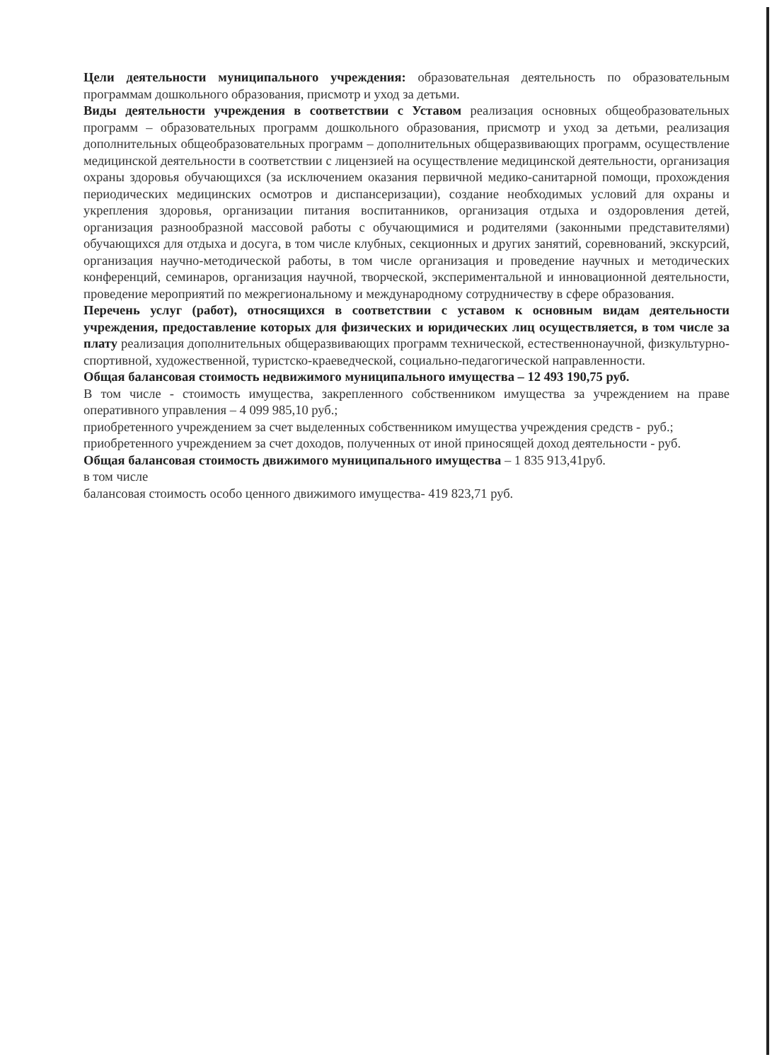Цели деятельности муниципального учреждения: образовательная деятельность по образовательным программам дошкольного образования, присмотр и уход за детьми.
Виды деятельности учреждения в соответствии с Уставом реализация основных общеобразовательных программ – образовательных программ дошкольного образования, присмотр и уход за детьми, реализация дополнительных общеобразовательных программ – дополнительных общеразвивающих программ, осуществление медицинской деятельности в соответствии с лицензией на осуществление медицинской деятельности, организация охраны здоровья обучающихся (за исключением оказания первичной медико-санитарной помощи, прохождения периодических медицинских осмотров и диспансеризации), создание необходимых условий для охраны и укрепления здоровья, организации питания воспитанников, организация отдыха и оздоровления детей, организация разнообразной массовой работы с обучающимися и родителями (законными представителями) обучающихся для отдыха и досуга, в том числе клубных, секционных и других занятий, соревнований, экскурсий, организация научно-методической работы, в том числе организация и проведение научных и методических конференций, семинаров, организация научной, творческой, экспериментальной и инновационной деятельности, проведение мероприятий по межрегиональному и международному сотрудничеству в сфере образования.
Перечень услуг (работ), относящихся в соответствии с уставом к основным видам деятельности учреждения, предоставление которых для физических и юридических лиц осуществляется, в том числе за плату реализация дополнительных общеразвивающих программ технической, естественнонаучной, физкультурно-спортивной, художественной, туристско-краеведческой, социально-педагогической направленности.
Общая балансовая стоимость недвижимого муниципального имущества – 12 493 190,75 руб.
В том числе - стоимость имущества, закрепленного собственником имущества за учреждением на праве оперативного управления – 4 099 985,10 руб.;
приобретенного учреждением за счет выделенных собственником имущества учреждения средств - руб.;
приобретенного учреждением за счет доходов, полученных от иной приносящей доход деятельности - руб.
Общая балансовая стоимость движимого муниципального имущества – 1 835 913,41руб.
в том числе
балансовая стоимость особо ценного движимого имущества- 419 823,71 руб.